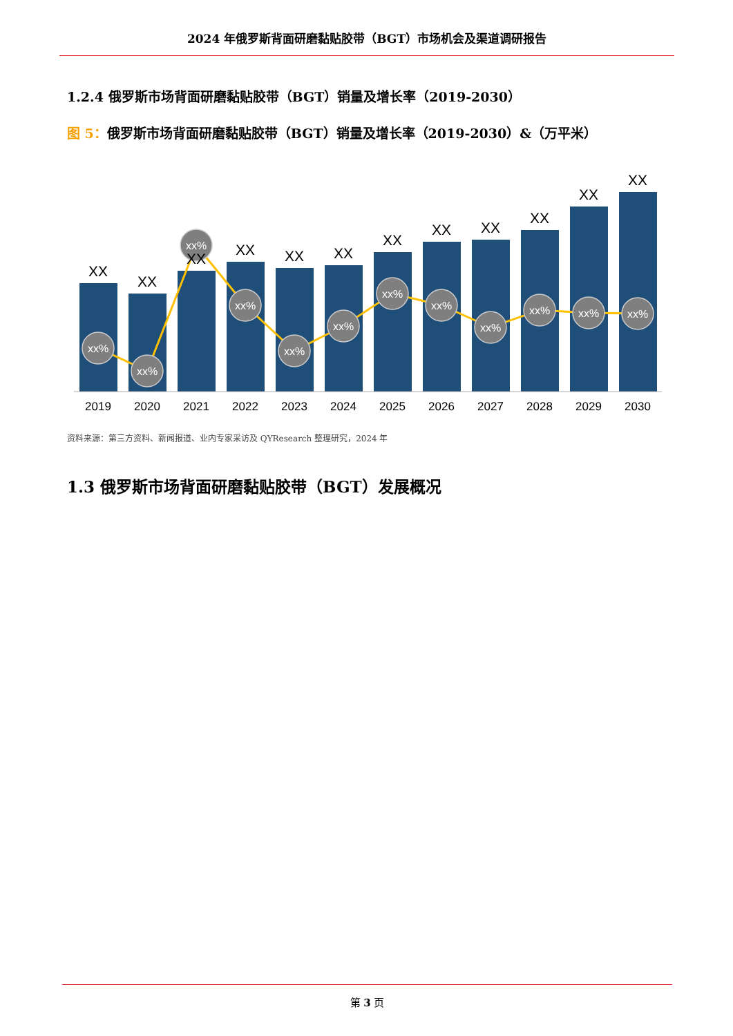2024 年俄罗斯背面研磨黏贴胶带（BGT）市场机会及渠道调研报告
1.2.4 俄罗斯市场背面研磨黏贴胶带（BGT）销量及增长率（2019-2030）
图 5：俄罗斯市场背面研磨黏贴胶带（BGT）销量及增长率（2019-2030）&（万平米）
xx%
xx%
xx%
xx%
xx%
xx%
xx%
xx%
xx%
xx%
xx%
xx%
XX
XX
XX
XX
XX
XX
XX
XX
XX
XX
XX
XX
2019
2020
2021
2022
2023
2024
2025
2026
2027
2028
2029
2030
资料来源：第三方资料、新闻报道、业内专家采访及 QYResearch 整理研究，2024 年
1.3 俄罗斯市场背面研磨黏贴胶带（BGT）发展概况
第 3 页